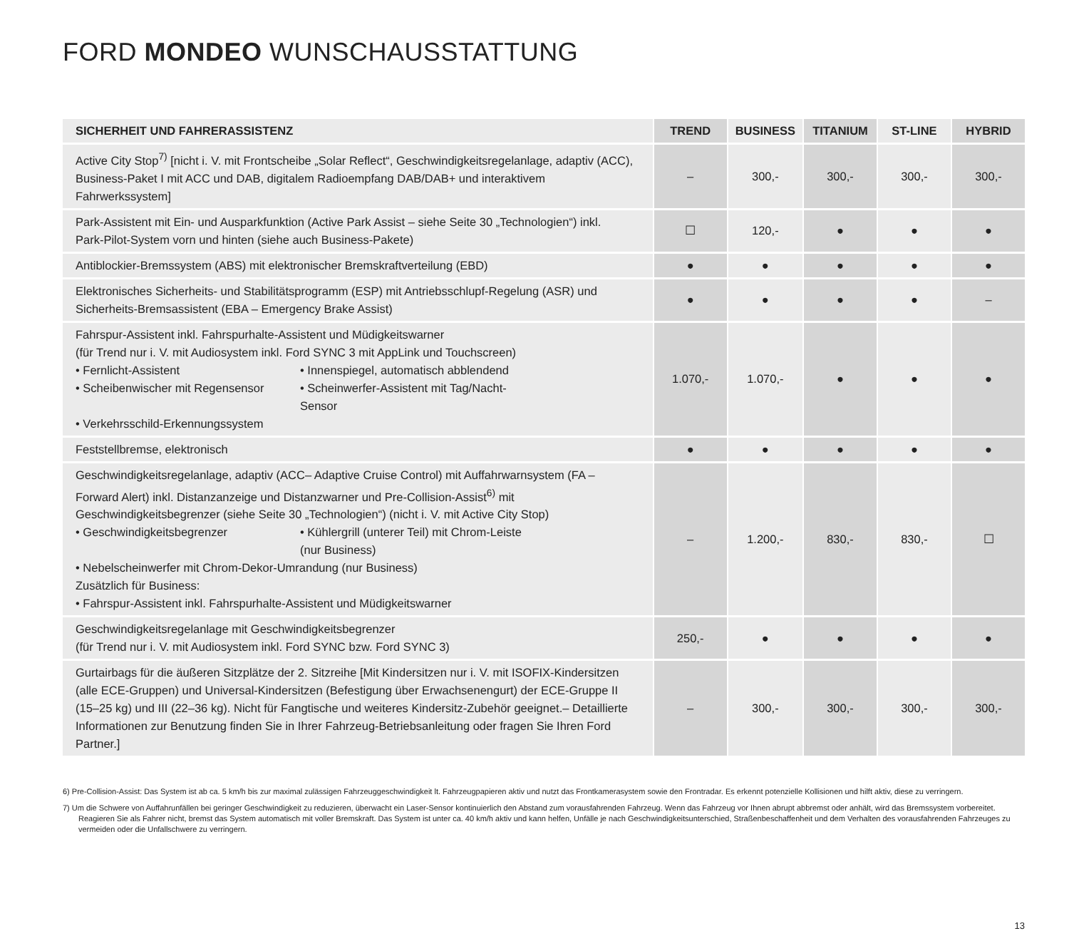FORD MONDEO WUNSCHAUSSTATTUNG
| SICHERHEIT UND FAHRERASSISTENZ | TREND | BUSINESS | TITANIUM | ST-LINE | HYBRID |
| --- | --- | --- | --- | --- | --- |
| Active City Stop<sup>7)</sup> [nicht i. V. mit Frontscheibe „Solar Reflect“, Geschwindigkeitsregelanlage, adaptiv (ACC), Business-Paket I mit ACC und DAB, digitalem Radioempfang DAB/DAB+ und interaktivem Fahrwerkssystem] | – | 300,- | 300,- | 300,- | 300,- |
| Park-Assistent mit Ein- und Ausparkfunktion (Active Park Assist – siehe Seite 30 „Technologien“) inkl. Park-Pilot-System vorn und hinten (siehe auch Business-Pakete) | ☐ | 120,- | ● | ● | ● |
| Antiblockier-Bremssystem (ABS) mit elektronischer Bremskraftverteilung (EBD) | ● | ● | ● | ● | ● |
| Elektronisches Sicherheits- und Stabilitätsprogramm (ESP) mit Antriebsschlupf-Regelung (ASR) und Sicherheits-Bremsassistent (EBA – Emergency Brake Assist) | ● | ● | ● | ● | – |
| Fahrspur-Assistent inkl. Fahrspurhalte-Assistent und Müdigkeitswarner (für Trend nur i. V. mit Audiosystem inkl. Ford SYNC 3 mit AppLink und Touchscreen) • Fernlicht-Assistent • Innenspiegel, automatisch abblendend • Scheibenwischer mit Regensensor • Scheinwerfer-Assistent mit Tag/Nacht-Sensor • Verkehrsschild-Erkennungssystem | 1.070,- | 1.070,- | ● | ● | ● |
| Feststellbremse, elektronisch | ● | ● | ● | ● | ● |
| Geschwindigkeitsregelanlage, adaptiv (ACC– Adaptive Cruise Control) mit Auffahrwarnsystem (FA – Forward Alert) inkl. Distanzanzeige und Distanzwarner und Pre-Collision-Assist<sup>6)</sup> mit Geschwindigkeitsbegrenzer (siehe Seite 30 „Technologien“) (nicht i. V. mit Active City Stop) • Geschwindigkeitsbegrenzer • Kühlergrill (unterer Teil) mit Chrom-Leiste (nur Business) • Nebelscheinwerfer mit Chrom-Dekor-Umrandung (nur Business) Zusätzlich für Business: • Fahrspur-Assistent inkl. Fahrspurhalte-Assistent und Müdigkeitswarner | – | 1.200,- | 830,- | 830,- | ☐ |
| Geschwindigkeitsregelanlage mit Geschwindigkeitsbegrenzer (für Trend nur i. V. mit Audiosystem inkl. Ford SYNC bzw. Ford SYNC 3) | 250,- | ● | ● | ● | ● |
| Gurtairbags für die äußeren Sitzplätze der 2. Sitzreihe [Mit Kindersitzen nur i. V. mit ISOFIX-Kindersitzen (alle ECE-Gruppen) und Universal-Kindersitzen (Befestigung über Erwachsenengurt) der ECE-Gruppe II (15–25 kg) und III (22–36 kg). Nicht für Fangtische und weiteres Kindersitz-Zubehör geeignet.– Detaillierte Informationen zur Benutzung finden Sie in Ihrer Fahrzeug-Betriebsanleitung oder fragen Sie Ihren Ford Partner.] | – | 300,- | 300,- | 300,- | 300,- |
6) Pre-Collision-Assist: Das System ist ab ca. 5 km/h bis zur maximal zulässigen Fahrzeuggeschwindigkeit lt. Fahrzeugpapieren aktiv und nutzt das Frontkamerasystem sowie den Frontradar. Es erkennt potenzielle Kollisionen und hilft aktiv, diese zu verringern.
7) Um die Schwere von Auffahrunfällen bei geringer Geschwindigkeit zu reduzieren, überwacht ein Laser-Sensor kontinuierlich den Abstand zum vorausfahrenden Fahrzeug. Wenn das Fahrzeug vor Ihnen abrupt abbremst oder anhält, wird das Bremssystem vorbereitet. Reagieren Sie als Fahrer nicht, bremst das System automatisch mit voller Bremskraft. Das System ist unter ca. 40 km/h aktiv und kann helfen, Unfälle je nach Geschwindigkeitsunterschied, Straßenbeschaffenheit und dem Verhalten des vorausfahrenden Fahrzeuges zu vermeiden oder die Unfallschwere zu verringern.
13